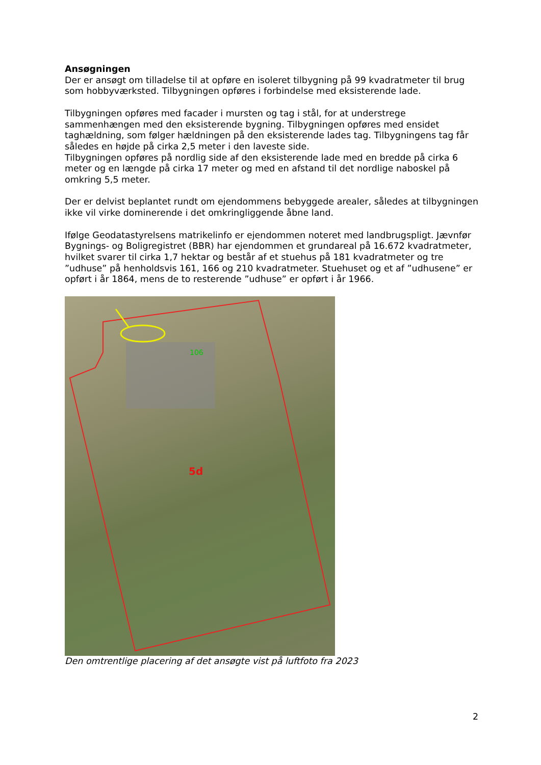Ansøgningen
Der er ansøgt om tilladelse til at opføre en isoleret tilbygning på 99 kvadratmeter til brug som hobbyværksted. Tilbygningen opføres i forbindelse med eksisterende lade.
Tilbygningen opføres med facader i mursten og tag i stål, for at understrege sammenhængen med den eksisterende bygning. Tilbygningen opføres med ensidet taghældning, som følger hældningen på den eksisterende lades tag. Tilbygningens tag får således en højde på cirka 2,5 meter i den laveste side.
Tilbygningen opføres på nordlig side af den eksisterende lade med en bredde på cirka 6 meter og en længde på cirka 17 meter og med en afstand til det nordlige naboskel på omkring 5,5 meter.
Der er delvist beplantet rundt om ejendommens bebyggede arealer, således at tilbygningen ikke vil virke dominerende i det omkringliggende åbne land.
Ifølge Geodatastyrelsens matrikelinfo er ejendommen noteret med landbrugspligt. Jævnfør Bygnings- og Boligregistret (BBR) har ejendommen et grundareal på 16.672 kvadratmeter, hvilket svarer til cirka 1,7 hektar og består af et stuehus på 181 kvadratmeter og tre ”udhuse” på henholdsvis 161, 166 og 210 kvadratmeter. Stuehuset og et af ”udhusene” er opført i år 1864, mens de to resterende ”udhuse” er opført i år 1966.
106
5d
Den omtrentlige placering af det ansøgte vist på luftfoto fra 2023
2